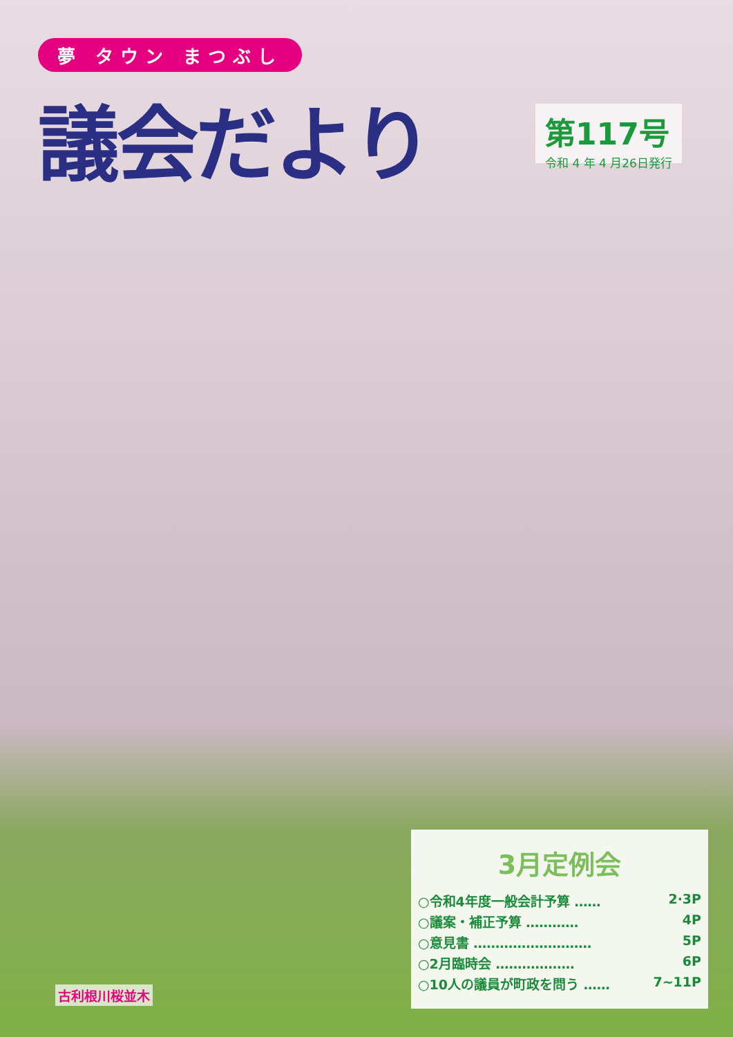夢 タウン まつぶし
議会だより
第117号
令和 4 年 4 月26日発行
3月定例会
○令和4年度一般会計予算 …… 2·3P
○議案・補正予算 ………… 4P
○意見書 ……………………… 5P
○2月臨時会 ……………… 6P
○10人の議員が町政を問う …… 7~11P
古利根川桜並木